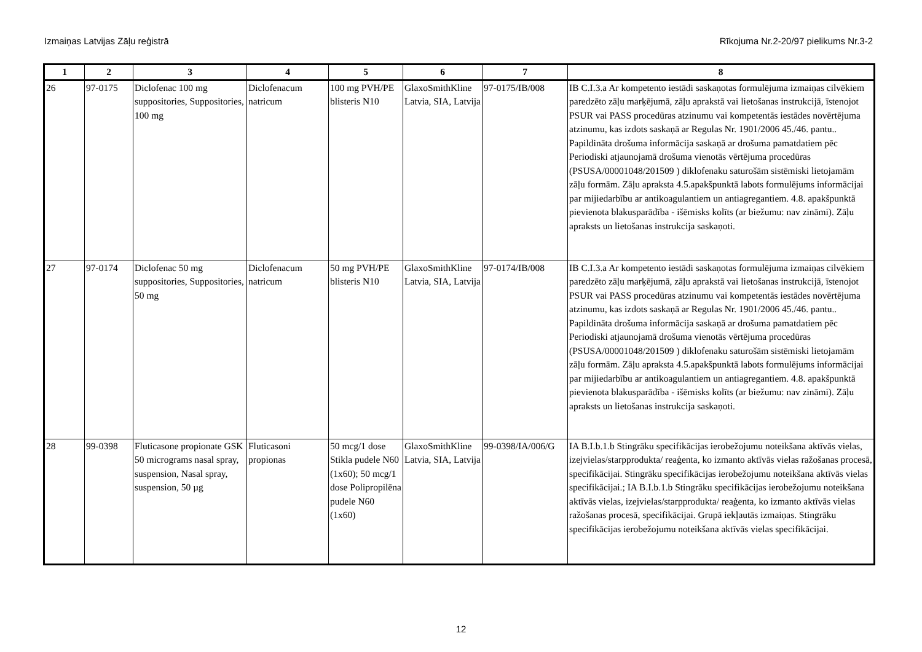Izmaiņas Latvijas Zāļu reģistrā Rīkojuma Nr.2-20/97 pielikums Nr.3-2
| 1 | 2 | 3 | 4 | 5 | 6 | 7 | 8 |
| --- | --- | --- | --- | --- | --- | --- | --- |
| 26 | 97-0175 | Diclofenac 100 mg suppositories, Suppositories, 100 mg | Diclofenacum natricum | 100 mg PVH/PE blisteris N10 | GlaxoSmithKline Latvia, SIA, Latvija | 97-0175/IB/008 | IB C.I.3.a Ar kompetento iestādi saskaņotas formulējuma izmaiņas cilvēkiem paredzēto zāļu marķējumā, zāļu aprakstā vai lietošanas instrukcijā, īstenojot PSUR vai PASS procedūras atzinumu vai kompetentās iestādes novērtējuma atzinumu, kas izdots saskaņā ar Regulas Nr. 1901/2006 45./46. pantu.. Papildināta drošuma informācija saskaņā ar drošuma pamatdatiem pēc Periodiski atjaunojamā drošuma vienotās vērtējuma procedūras (PSUSA/00001048/201509 ) diklofenaku saturošām sistēmiski lietojamām zāļu formām. Zāļu apraksta 4.5.apakšpunktā labots formulējums informācijai par mijiedarbību ar antikoagulantiem un antiagregantiem. 4.8. apakšpunktā pievienota blakusparādība - išēmisks kolīts (ar biežumu: nav zināmi). Zāļu apraksts un lietošanas instrukcija saskaņoti. |
| 27 | 97-0174 | Diclofenac 50 mg suppositories, Suppositories, 50 mg | Diclofenacum natricum | 50 mg PVH/PE blisteris N10 | GlaxoSmithKline Latvia, SIA, Latvija | 97-0174/IB/008 | IB C.I.3.a Ar kompetento iestādi saskaņotas formulējuma izmaiņas cilvēkiem paredzēto zāļu marķējumā, zāļu aprakstā vai lietošanas instrukcijā, īstenojot PSUR vai PASS procedūras atzinumu vai kompetentās iestādes novērtējuma atzinumu, kas izdots saskaņā ar Regulas Nr. 1901/2006 45./46. pantu.. Papildināta drošuma informācija saskaņā ar drošuma pamatdatiem pēc Periodiski atjaunojamā drošuma vienotās vērtējuma procedūras (PSUSA/00001048/201509 ) diklofenaku saturošām sistēmiski lietojamām zāļu formām. Zāļu apraksta 4.5.apakšpunktā labots formulējums informācijai par mijiedarbību ar antikoagulantiem un antiagregantiem. 4.8. apakšpunktā pievienota blakusparādība - išēmisks kolīts (ar biežumu: nav zināmi). Zāļu apraksts un lietošanas instrukcija saskaņoti. |
| 28 | 99-0398 | Fluticasone propionate GSK 50 micrograms nasal spray, suspension, Nasal spray, suspension, 50 µg | Fluticasoni propionas | 50 mcg/1 dose Stikla pudele N60 (1x60); 50 mcg/1 dose Polipropilēna pudele N60 (1x60) | GlaxoSmithKline Latvia, SIA, Latvija | 99-0398/IA/006/G | IA B.I.b.1.b Stingrāku specifikācijas ierobežojumu noteikšana aktīvās vielas, izejvielas/starpprodukta/ reaģenta, ko izmanto aktīvās vielas ražošanas procesā, specifikācijai. Stingrāku specifikācijas ierobežojumu noteikšana aktīvās vielas specifikācijai.; IA B.I.b.1.b Stingrāku specifikācijas ierobežojumu noteikšana aktīvās vielas, izejvielas/starpprodukta/ reaģenta, ko izmanto aktīvās vielas ražošanas procesā, specifikācijai. Grupā iekļautās izmaiņas. Stingrāku specifikācijas ierobežojumu noteikšana aktīvās vielas specifikācijai. |
12